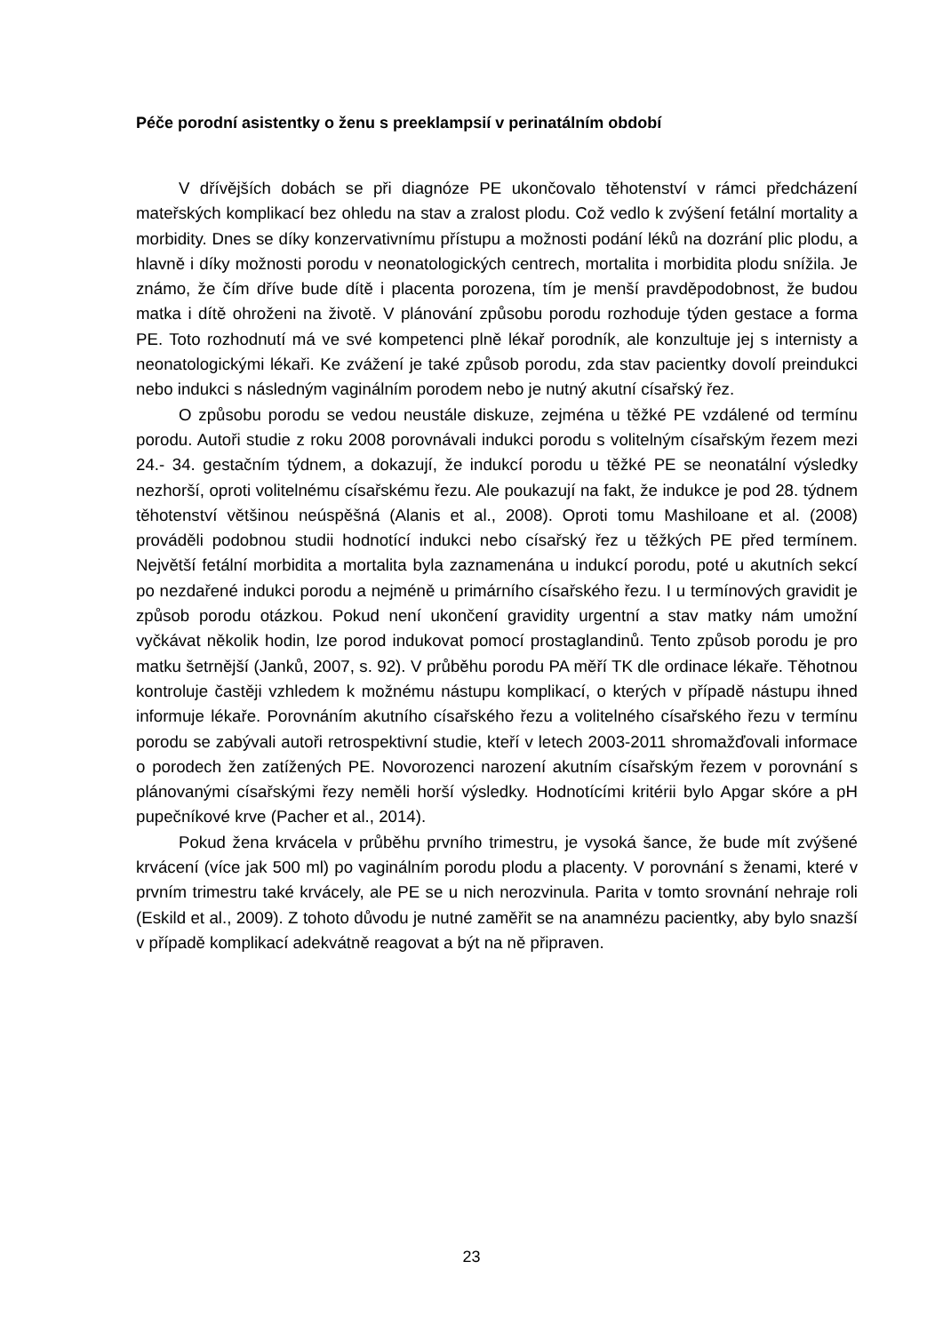Péče porodní asistentky o ženu s preeklampsií v perinatálním období
V dřívějších dobách se při diagnóze PE ukončovalo těhotenství v rámci předcházení mateřských komplikací bez ohledu na stav a zralost plodu. Což vedlo k zvýšení fetální mortality a morbidity. Dnes se díky konzervativnímu přístupu a možnosti podání léků na dozrání plic plodu, a hlavně i díky možnosti porodu v neonatologických centrech, mortalita i morbidita plodu snížila. Je známo, že čím dříve bude dítě i placenta porozena, tím je menší pravděpodobnost, že budou matka i dítě ohroženi na životě. V plánování způsobu porodu rozhoduje týden gestace a forma PE. Toto rozhodnutí má ve své kompetenci plně lékař porodník, ale konzultuje jej s internisty a neonatologickými lékaři. Ke zvážení je také způsob porodu, zda stav pacientky dovolí preindukci nebo indukci s následným vaginálním porodem nebo je nutný akutní císařský řez.
O způsobu porodu se vedou neustále diskuze, zejména u těžké PE vzdálené od termínu porodu. Autoři studie z roku 2008 porovnávali indukci porodu s volitelným císařským řezem mezi 24.- 34. gestačním týdnem, a dokazují, že indukcí porodu u těžké PE se neonatální výsledky nezhorší, oproti volitelnému císařskému řezu. Ale poukazují na fakt, že indukce je pod 28. týdnem těhotenství většinou neúspěšná (Alanis et al., 2008). Oproti tomu Mashiloane et al. (2008) prováděli podobnou studii hodnotící indukci nebo císařský řez u těžkých PE před termínem. Největší fetální morbidita a mortalita byla zaznamenána u indukcí porodu, poté u akutních sekcí po nezdařené indukci porodu a nejméně u primárního císařského řezu. I u termínových gravidit je způsob porodu otázkou. Pokud není ukončení gravidity urgentní a stav matky nám umožní vyčkávat několik hodin, lze porod indukovat pomocí prostaglandinů. Tento způsob porodu je pro matku šetrnější (Janků, 2007, s. 92). V průběhu porodu PA měří TK dle ordinace lékaře. Těhotnou kontroluje častěji vzhledem k možnému nástupu komplikací, o kterých v případě nástupu ihned informuje lékaře. Porovnáním akutního císařského řezu a volitelného císařského řezu v termínu porodu se zabývali autoři retrospektivní studie, kteří v letech 2003-2011 shromažďovali informace o porodech žen zatížených PE. Novorozenci narození akutním císařským řezem v porovnání s plánovanými císařskými řezy neměli horší výsledky. Hodnotícími kritérii bylo Apgar skóre a pH pupečníkové krve (Pacher et al., 2014).
Pokud žena krvácela v průběhu prvního trimestru, je vysoká šance, že bude mít zvýšené krvácení (více jak 500 ml) po vaginálním porodu plodu a placenty. V porovnání s ženami, které v prvním trimestru také krvácely, ale PE se u nich nerozvinula. Parita v tomto srovnání nehraje roli (Eskild et al., 2009). Z tohoto důvodu je nutné zaměřit se na anamnézu pacientky, aby bylo snazší v případě komplikací adekvátně reagovat a být na ně připraven.
23